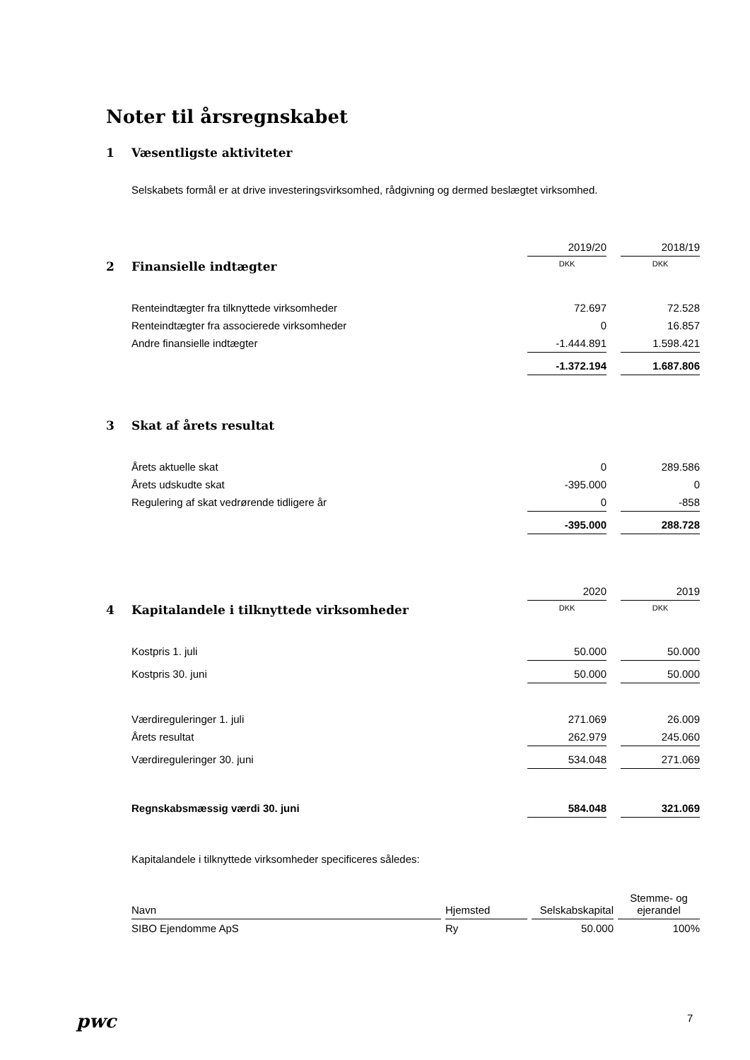Noter til årsregnskabet
1 Væsentligste aktiviteter
Selskabets formål er at drive investeringsvirksomhed, rådgivning og dermed beslægtet virksomhed.
| | 2019/20 | | 2018/19 |
| 2 Finansielle indtægter | DKK | | DKK |
| Renteindtægter fra tilknyttede virksomheder | 72.697 | | 72.528 |
| Renteindtægter fra associerede virksomheder | 0 | | 16.857 |
| Andre finansielle indtægter | -1.444.891 | | 1.598.421 |
| | -1.372.194 | | 1.687.806 |
| 3 Skat af årets resultat | | | |
| Årets aktuelle skat | 0 | | 289.586 |
| Årets udskudte skat | -395.000 | | 0 |
| Regulering af skat vedrørende tidligere år | 0 | | -858 |
| | -395.000 | | 288.728 |
| | 2020 | | 2019 |
| 4 Kapitalandele i tilknyttede virksomheder | DKK | | DKK |
| Kostpris 1. juli | 50.000 | | 50.000 |
| Kostpris 30. juni | 50.000 | | 50.000 |
| Værdireguleringer 1. juli | 271.069 | | 26.009 |
| Årets resultat | 262.979 | | 245.060 |
| Værdireguleringer 30. juni | 534.048 | | 271.069 |
| Regnskabsmæssig værdi 30. juni | 584.048 | | 321.069 |
Kapitalandele i tilknyttede virksomheder specificeres således:
| Navn | | Hjemsted | | Selskabskapital | | Stemme- og ejerandel |
| SIBO Ejendomme ApS | | Ry | | 50.000 | | 100% |
pwc 7